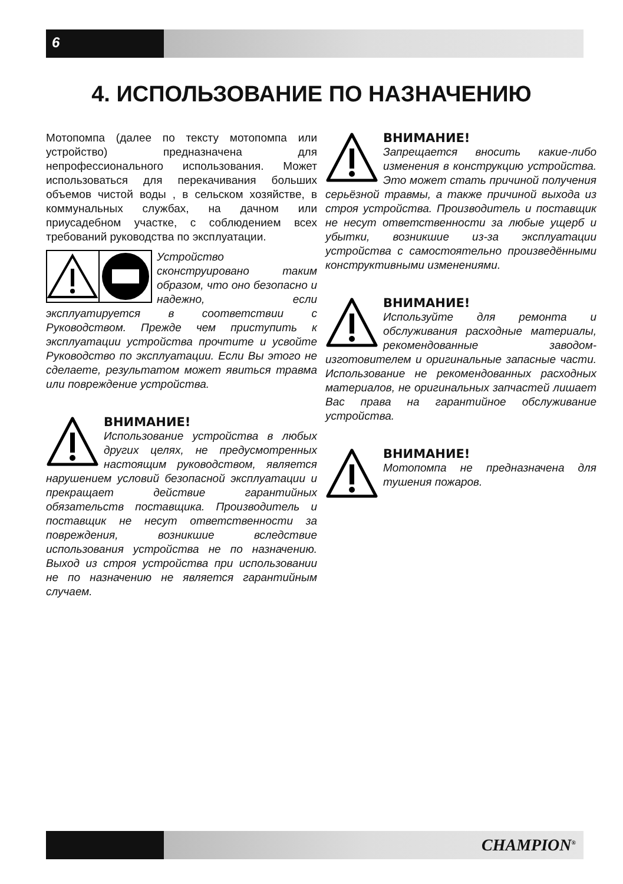6
4. ИСПОЛЬЗОВАНИЕ ПО НАЗНАЧЕНИЮ
Мотопомпа (далее по тексту мотопомпа или устройство) предназначена для непрофессионального использования. Может использоваться для перекачивания больших объемов чистой воды , в сельском хозяйстве, в коммунальных службах, на дачном или приусадебном участке, с соблюдением всех требований руководства по эксплуатации.
Устройство сконструировано таким образом, что оно безопасно и надежно, если эксплуатируется в соответствии с Руководством. Прежде чем приступить к эксплуатации устройства прочтите и усвойте Руководство по эксплуатации. Если Вы этого не сделаете, результатом может явиться травма или повреждение устройства.
ВНИМАНИЕ!
Использование устройства в любых других целях, не предусмотренных настоящим руководством, является нарушением условий безопасной эксплуатации и прекращает действие гарантийных обязательств поставщика. Производитель и поставщик не несут ответственности за повреждения, возникшие вследствие использования устройства не по назначению. Выход из строя устройства при использовании не по назначению не является гарантийным случаем.
ВНИМАНИЕ!
Запрещается вносить какие-либо изменения в конструкцию устройства. Это может стать причиной получения серьёзной травмы, а также причиной выхода из строя устройства. Производитель и поставщик не несут ответственности за любые ущерб и убытки, возникшие из-за эксплуатации устройства с самостоятельно произведёнными конструктивными изменениями.
ВНИМАНИЕ!
Используйте для ремонта и обслуживания расходные материалы, рекомендованные заводом-изготовителем и оригинальные запасные части. Использование не рекомендованных расходных материалов, не оригинальных запчастей лишает Вас права на гарантийное обслуживание устройства.
ВНИМАНИЕ!
Мотопомпа не предназначена для тушения пожаров.
CHAMPION<sup>®</sup>